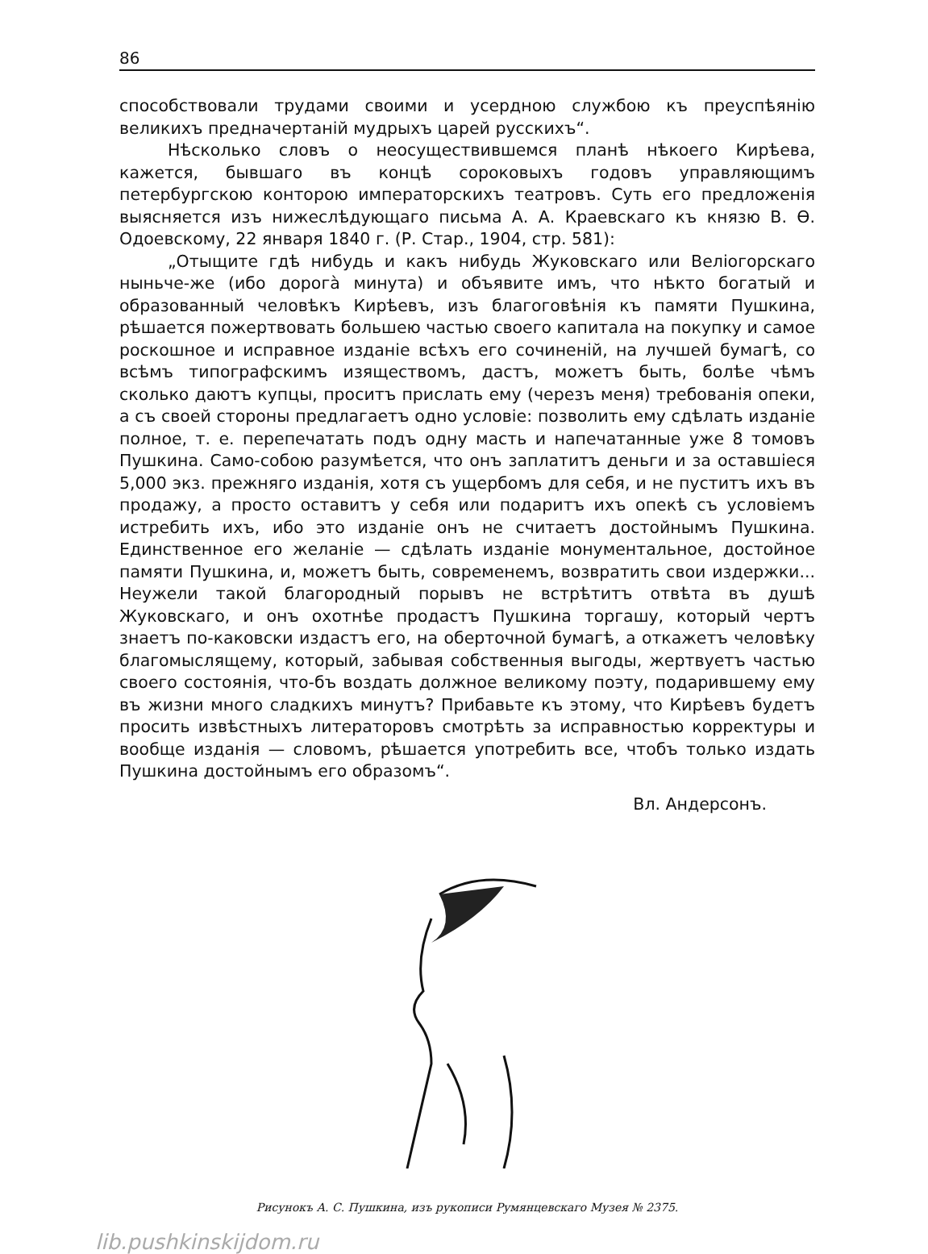86
способствовали трудами своими и усердною службою къ преуспѣянію великихъ предначертаній мудрыхъ царей русскихъ“.
Нѣсколько словъ о неосуществившемся планѣ нѣкоего Кирѣева, кажется, бывшаго въ концѣ сороковыхъ годовъ управляющимъ петербургскою конторою императорскихъ театровъ. Суть его предложенія выясняется изъ нижеслѣдующаго письма А. А. Краевскаго къ князю В. Ѳ. Одоевскому, 22 января 1840 г. (Р. Стар., 1904, стр. 581):
„Отыщите гдѣ нибудь и какъ нибудь Жуковскаго или Веліогорскаго ныньче-же (ибо дорогà минута) и объявите имъ, что нѣкто богатый и образованный человѣкъ Кирѣевъ, изъ благоговѣнія къ памяти Пушкина, рѣшается пожертвовать большею частью своего капитала на покупку и самое роскошное и исправное изданіе всѣхъ его сочиненій, на лучшей бумагѣ, со всѣмъ типографскимъ изяществомъ, дастъ, можетъ быть, болѣе чѣмъ сколько даютъ купцы, проситъ прислать ему (черезъ меня) требованія опеки, а съ своей стороны предлагаетъ одно условіе: позволить ему сдѣлать изданіе полное, т. е. перепечатать подъ одну масть и напечатанные уже 8 томовъ Пушкина. Само-собою разумѣется, что онъ заплатитъ деньги и за оставшіеся 5,000 экз. прежняго изданія, хотя съ ущербомъ для себя, и не пуститъ ихъ въ продажу, а просто оставитъ у себя или подаритъ ихъ опекѣ съ условіемъ истребить ихъ, ибо это изданіе онъ не считаетъ достойнымъ Пушкина. Единственное его желаніе — сдѣлать изданіе монументальное, достойное памяти Пушкина, и, можетъ быть, современемъ, возвратить свои издержки... Неужели такой благородный порывъ не встрѣтитъ отвѣта въ душѣ Жуковскаго, и онъ охотнѣе продастъ Пушкина торгашу, который чертъ знаетъ по-каковски издастъ его, на оберточной бумагѣ, а откажетъ человѣку благомыслящему, который, забывая собственныя выгоды, жертвуетъ частью своего состоянія, что-бъ воздать должное великому поэту, подарившему ему въ жизни много сладкихъ минутъ? Прибавьте къ этому, что Кирѣевъ будетъ просить извѣстныхъ литераторовъ смотрѣть за исправностью корректуры и вообще изданія — словомъ, рѣшается употребить все, чтобъ только издать Пушкина достойнымъ его образомъ“.
Вл. Андерсонъ.
Рисунокъ А. С. Пушкина, изъ рукописи Румянцевскаго Музея № 2375.
lib.pushkinskijdom.ru